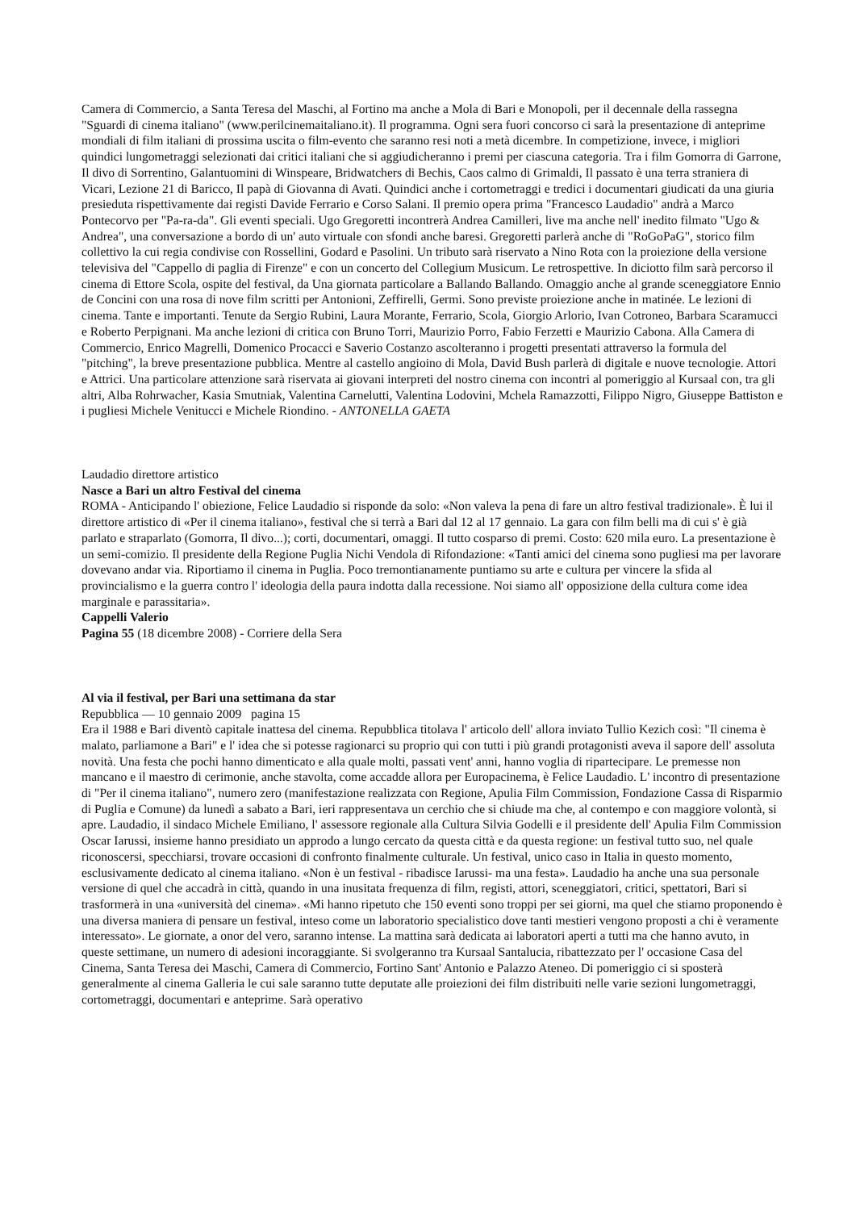Camera di Commercio, a Santa Teresa del Maschi, al Fortino ma anche a Mola di Bari e Monopoli, per il decennale della rassegna "Sguardi di cinema italiano" (www.perilcinemaitaliano.it). Il programma. Ogni sera fuori concorso ci sarà la presentazione di anteprime mondiali di film italiani di prossima uscita o film-evento che saranno resi noti a metà dicembre. In competizione, invece, i migliori quindici lungometraggi selezionati dai critici italiani che si aggiudicheranno i premi per ciascuna categoria. Tra i film Gomorra di Garrone, Il divo di Sorrentino, Galantuomini di Winspeare, Bridwatchers di Bechis, Caos calmo di Grimaldi, Il passato è una terra straniera di Vicari, Lezione 21 di Baricco, Il papà di Giovanna di Avati. Quindici anche i cortometraggi e tredici i documentari giudicati da una giuria presieduta rispettivamente dai registi Davide Ferrario e Corso Salani. Il premio opera prima "Francesco Laudadio" andrà a Marco Pontecorvo per "Pa-ra-da". Gli eventi speciali. Ugo Gregoretti incontrerà Andrea Camilleri, live ma anche nell' inedito filmato "Ugo & Andrea", una conversazione a bordo di un' auto virtuale con sfondi anche baresi. Gregoretti parlerà anche di "RoGoPaG", storico film collettivo la cui regia condivise con Rossellini, Godard e Pasolini. Un tributo sarà riservato a Nino Rota con la proiezione della versione televisiva del "Cappello di paglia di Firenze" e con un concerto del Collegium Musicum. Le retrospettive. In diciotto film sarà percorso il cinema di Ettore Scola, ospite del festival, da Una giornata particolare a Ballando Ballando. Omaggio anche al grande sceneggiatore Ennio de Concini con una rosa di nove film scritti per Antonioni, Zeffirelli, Germi. Sono previste proiezione anche in matinée. Le lezioni di cinema. Tante e importanti. Tenute da Sergio Rubini, Laura Morante, Ferrario, Scola, Giorgio Arlorio, Ivan Cotroneo, Barbara Scaramucci e Roberto Perpignani. Ma anche lezioni di critica con Bruno Torri, Maurizio Porro, Fabio Ferzetti e Maurizio Cabona. Alla Camera di Commercio, Enrico Magrelli, Domenico Procacci e Saverio Costanzo ascolteranno i progetti presentati attraverso la formula del "pitching", la breve presentazione pubblica. Mentre al castello angioino di Mola, David Bush parlerà di digitale e nuove tecnologie. Attori e Attrici. Una particolare attenzione sarà riservata ai giovani interpreti del nostro cinema con incontri al pomeriggio al Kursaal con, tra gli altri, Alba Rohrwacher, Kasia Smutniak, Valentina Carnelutti, Valentina Lodovini, Mchela Ramazzotti, Filippo Nigro, Giuseppe Battiston e i pugliesi Michele Venitucci e Michele Riondino. - ANTONELLA GAETA
Laudadio direttore artistico
Nasce a Bari un altro Festival del cinema
ROMA - Anticipando l' obiezione, Felice Laudadio si risponde da solo: «Non valeva la pena di fare un altro festival tradizionale». È lui il direttore artistico di «Per il cinema italiano», festival che si terrà a Bari dal 12 al 17 gennaio. La gara con film belli ma di cui s' è già parlato e straparlato (Gomorra, Il divo...); corti, documentari, omaggi. Il tutto cosparso di premi. Costo: 620 mila euro. La presentazione è un semi-comizio. Il presidente della Regione Puglia Nichi Vendola di Rifondazione: «Tanti amici del cinema sono pugliesi ma per lavorare dovevano andar via. Riportiamo il cinema in Puglia. Poco tremontianamente puntiamo su arte e cultura per vincere la sfida al provincialismo e la guerra contro l' ideologia della paura indotta dalla recessione. Noi siamo all' opposizione della cultura come idea marginale e parassitaria».
Cappelli Valerio
Pagina 55 (18 dicembre 2008) - Corriere della Sera
Al via il festival, per Bari una settimana da star
Repubblica — 10 gennaio 2009 pagina 15
Era il 1988 e Bari diventò capitale inattesa del cinema. Repubblica titolava l' articolo dell' allora inviato Tullio Kezich così: "Il cinema è malato, parliamone a Bari" e l' idea che si potesse ragionarci su proprio qui con tutti i più grandi protagonisti aveva il sapore dell' assoluta novità. Una festa che pochi hanno dimenticato e alla quale molti, passati vent' anni, hanno voglia di ripartecipare. Le premesse non mancano e il maestro di cerimonie, anche stavolta, come accadde allora per Europacinema, è Felice Laudadio. L' incontro di presentazione di "Per il cinema italiano", numero zero (manifestazione realizzata con Regione, Apulia Film Commission, Fondazione Cassa di Risparmio di Puglia e Comune) da lunedì a sabato a Bari, ieri rappresentava un cerchio che si chiude ma che, al contempo e con maggiore volontà, si apre. Laudadio, il sindaco Michele Emiliano, l' assessore regionale alla Cultura Silvia Godelli e il presidente dell' Apulia Film Commission Oscar Iarussi, insieme hanno presidiato un approdo a lungo cercato da questa città e da questa regione: un festival tutto suo, nel quale riconoscersi, specchiarsi, trovare occasioni di confronto finalmente culturale. Un festival, unico caso in Italia in questo momento, esclusivamente dedicato al cinema italiano. «Non è un festival - ribadisce Iarussi- ma una festa». Laudadio ha anche una sua personale versione di quel che accadrà in città, quando in una inusitata frequenza di film, registi, attori, sceneggiatori, critici, spettatori, Bari si trasformerà in una «università del cinema». «Mi hanno ripetuto che 150 eventi sono troppi per sei giorni, ma quel che stiamo proponendo è una diversa maniera di pensare un festival, inteso come un laboratorio specialistico dove tanti mestieri vengono proposti a chi è veramente interessato». Le giornate, a onor del vero, saranno intense. La mattina sarà dedicata ai laboratori aperti a tutti ma che hanno avuto, in queste settimane, un numero di adesioni incoraggiante. Si svolgeranno tra Kursaal Santalucia, ribattezzato per l' occasione Casa del Cinema, Santa Teresa dei Maschi, Camera di Commercio, Fortino Sant' Antonio e Palazzo Ateneo. Di pomeriggio ci si sposterà generalmente al cinema Galleria le cui sale saranno tutte deputate alle proiezioni dei film distribuiti nelle varie sezioni lungometraggi, cortometraggi, documentari e anteprime. Sarà operativo